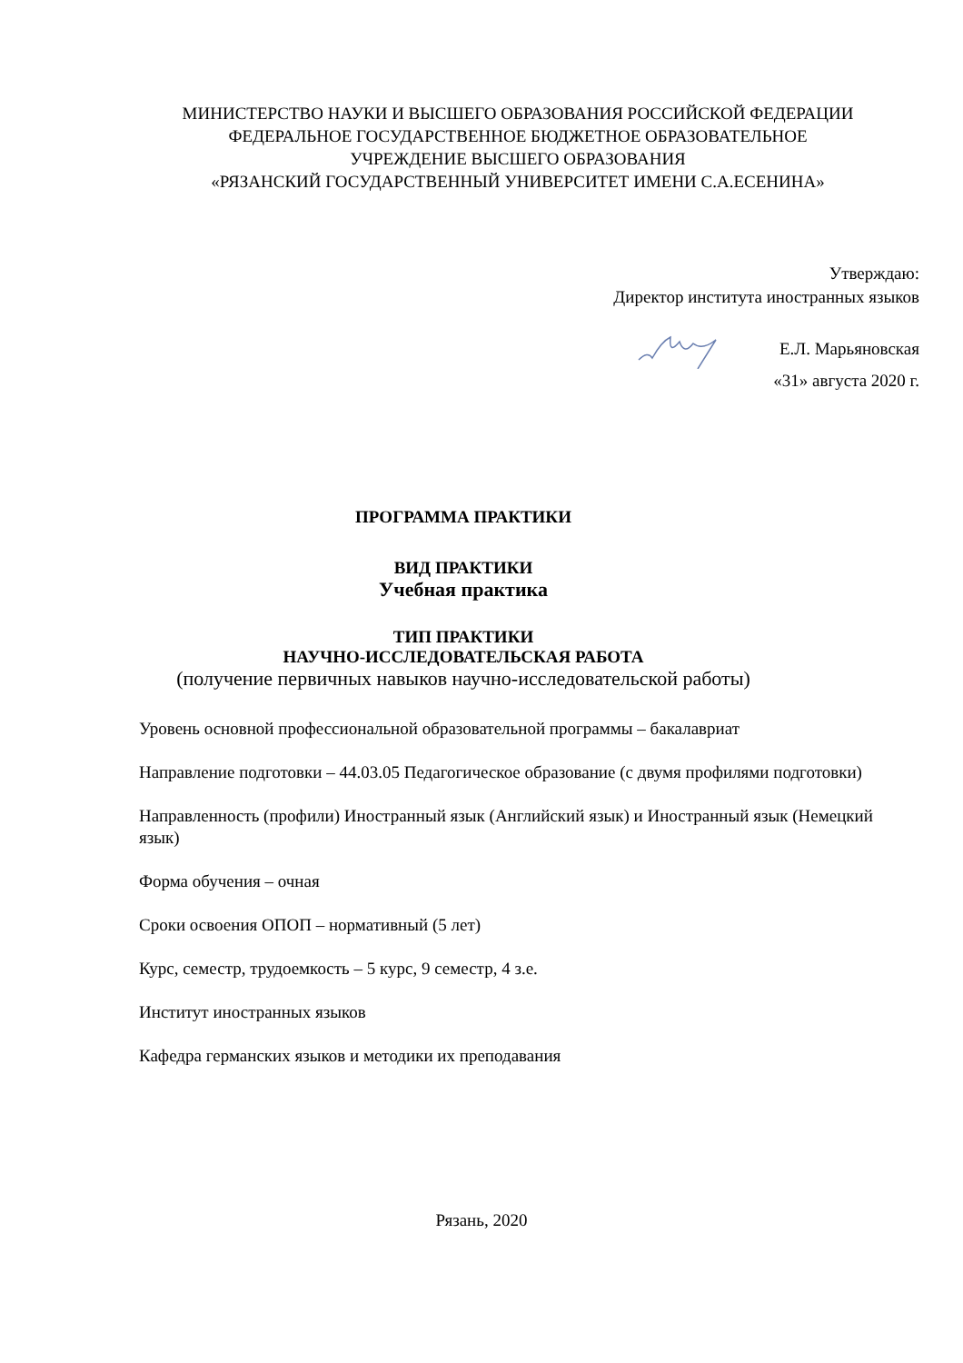МИНИСТЕРСТВО НАУКИ И ВЫСШЕГО ОБРАЗОВАНИЯ РОССИЙСКОЙ ФЕДЕРАЦИИ
ФЕДЕРАЛЬНОЕ ГОСУДАРСТВЕННОЕ БЮДЖЕТНОЕ ОБРАЗОВАТЕЛЬНОЕ
УЧРЕЖДЕНИЕ ВЫСШЕГО ОБРАЗОВАНИЯ
«РЯЗАНСКИЙ ГОСУДАРСТВЕННЫЙ УНИВЕРСИТЕТ ИМЕНИ С.А.ЕСЕНИНА»
Утверждаю:
Директор института иностранных языков
Е.Л. Марьяновская
«31» августа 2020 г.
ПРОГРАММА ПРАКТИКИ
ВИД ПРАКТИКИ
Учебная практика
ТИП ПРАКТИКИ
НАУЧНО-ИССЛЕДОВАТЕЛЬСКАЯ РАБОТА
(получение первичных навыков научно-исследовательской работы)
Уровень основной профессиональной образовательной программы – бакалавриат
Направление подготовки – 44.03.05 Педагогическое образование (с двумя профилями подготовки)
Направленность (профили) Иностранный язык (Английский язык) и Иностранный язык (Немецкий язык)
Форма обучения – очная
Сроки освоения ОПОП – нормативный (5 лет)
Курс, семестр, трудоемкость – 5 курс, 9 семестр, 4 з.е.
Институт иностранных языков
Кафедра германских языков и методики их преподавания
Рязань, 2020